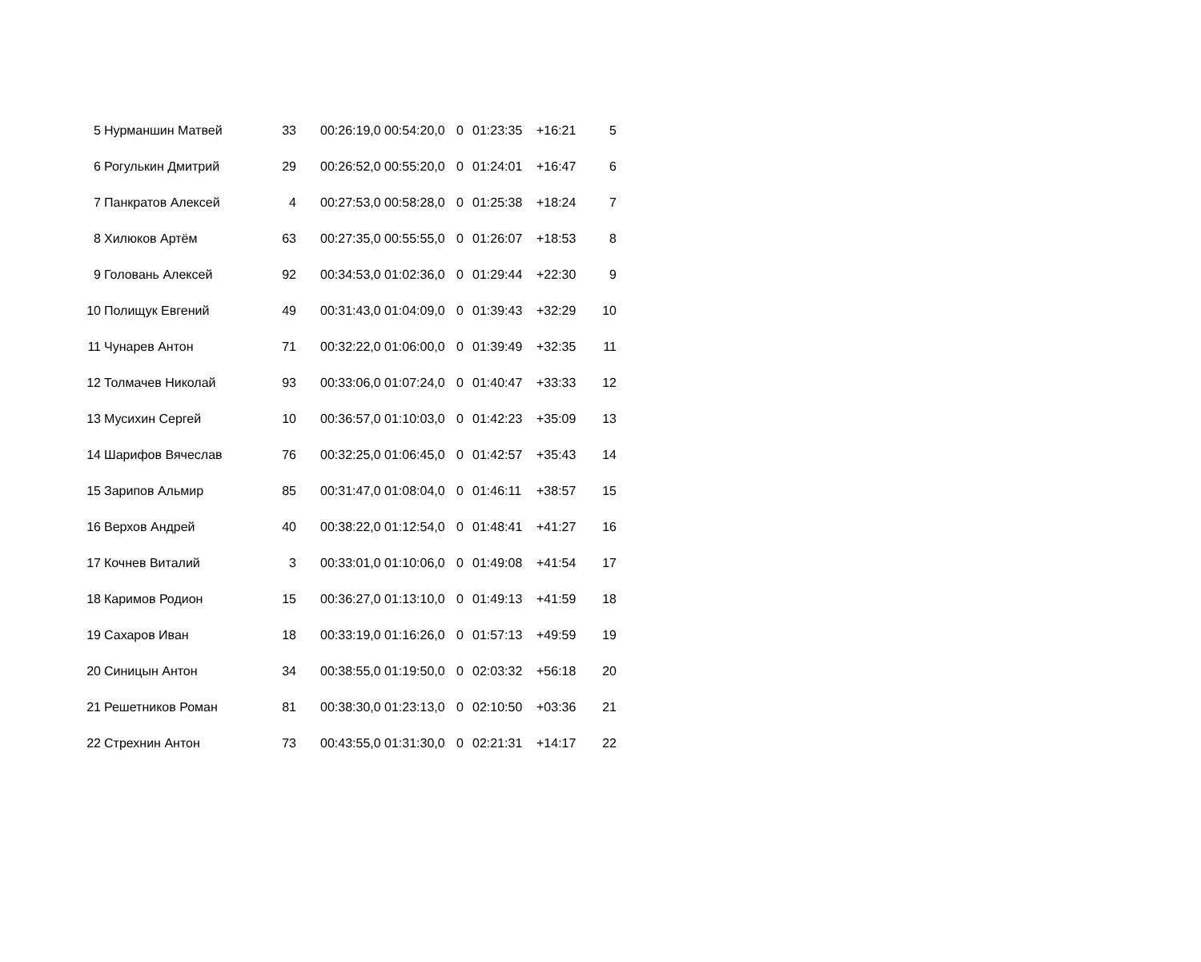| 5 | Нурманшин Матвей | 33 | 00:26:19,0 00:54:20,0 | 0 | 01:23:35 | +16:21 | 5 |
| 6 | Рогулькин Дмитрий | 29 | 00:26:52,0 00:55:20,0 | 0 | 01:24:01 | +16:47 | 6 |
| 7 | Панкратов Алексей | 4 | 00:27:53,0 00:58:28,0 | 0 | 01:25:38 | +18:24 | 7 |
| 8 | Хилюков Артём | 63 | 00:27:35,0 00:55:55,0 | 0 | 01:26:07 | +18:53 | 8 |
| 9 | Головань Алексей | 92 | 00:34:53,0 01:02:36,0 | 0 | 01:29:44 | +22:30 | 9 |
| 10 | Полищук Евгений | 49 | 00:31:43,0 01:04:09,0 | 0 | 01:39:43 | +32:29 | 10 |
| 11 | Чунарев Антон | 71 | 00:32:22,0 01:06:00,0 | 0 | 01:39:49 | +32:35 | 11 |
| 12 | Толмачев Николай | 93 | 00:33:06,0 01:07:24,0 | 0 | 01:40:47 | +33:33 | 12 |
| 13 | Мусихин Сергей | 10 | 00:36:57,0 01:10:03,0 | 0 | 01:42:23 | +35:09 | 13 |
| 14 | Шарифов Вячеслав | 76 | 00:32:25,0 01:06:45,0 | 0 | 01:42:57 | +35:43 | 14 |
| 15 | Зарипов Альмир | 85 | 00:31:47,0 01:08:04,0 | 0 | 01:46:11 | +38:57 | 15 |
| 16 | Верхов Андрей | 40 | 00:38:22,0 01:12:54,0 | 0 | 01:48:41 | +41:27 | 16 |
| 17 | Кочнев Виталий | 3 | 00:33:01,0 01:10:06,0 | 0 | 01:49:08 | +41:54 | 17 |
| 18 | Каримов Родион | 15 | 00:36:27,0 01:13:10,0 | 0 | 01:49:13 | +41:59 | 18 |
| 19 | Сахаров Иван | 18 | 00:33:19,0 01:16:26,0 | 0 | 01:57:13 | +49:59 | 19 |
| 20 | Синицын Антон | 34 | 00:38:55,0 01:19:50,0 | 0 | 02:03:32 | +56:18 | 20 |
| 21 | Решетников Роман | 81 | 00:38:30,0 01:23:13,0 | 0 | 02:10:50 | +03:36 | 21 |
| 22 | Стрехнин Антон | 73 | 00:43:55,0 01:31:30,0 | 0 | 02:21:31 | +14:17 | 22 |